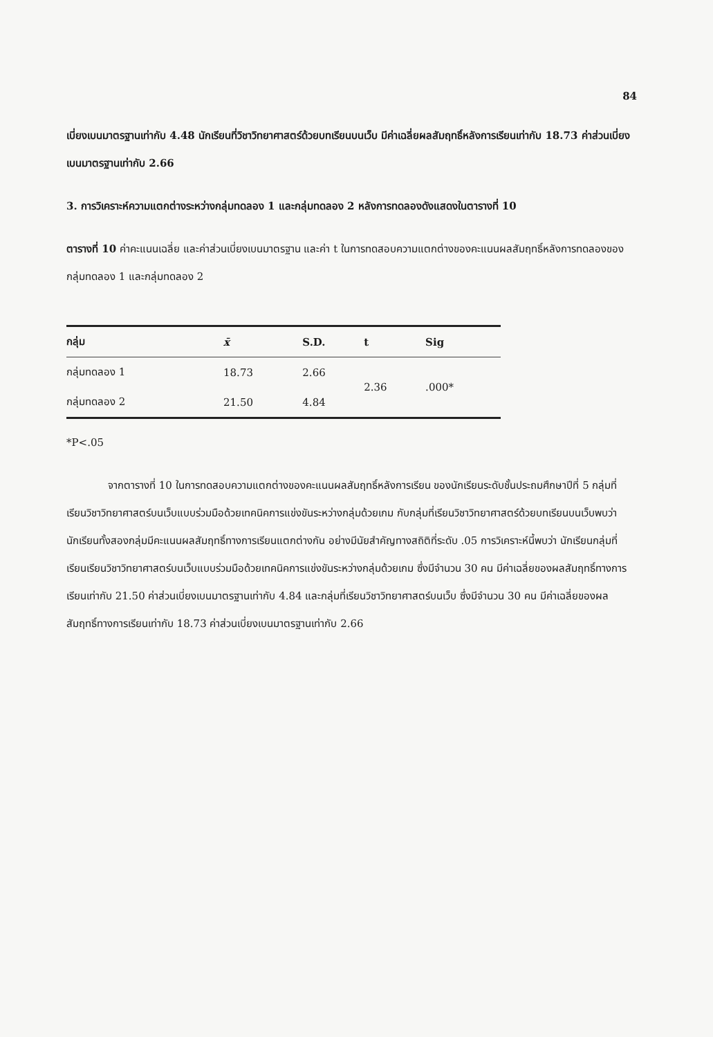84
เบี่ยงเบนมาตรฐานเท่ากับ 4.48 นักเรียนที่วิชาวิทยาศาสตร์ด้วยบทเรียนบนเว็บ มีค่าเฉลี่ยผลสัมฤทธิ์หลังการเรียนเท่ากับ 18.73 ค่าส่วนเบี่ยงเบนมาตรฐานเท่ากับ 2.66
3. การวิเคราะห์ความแตกต่างระหว่างกลุ่มทดลอง 1 และกลุ่มทดลอง 2 หลังการทดลองดังแสดงในตารางที่ 10
ตารางที่ 10 ค่าคะแนนเฉลี่ย และค่าส่วนเบี่ยงเบนมาตรฐาน และค่า t ในการทดสอบความแตกต่างของคะแนนผลสัมฤทธิ์หลังการทดลองของกลุ่มทดลอง 1 และกลุ่มทดลอง 2
| กลุ่ม | x̄ | S.D. | t | Sig |
| --- | --- | --- | --- | --- |
| กลุ่มทดลอง 1 | 18.73 | 2.66 | 2.36 | .000* |
| กลุ่มทดลอง 2 | 21.50 | 4.84 | | |
*P<.05
จากตารางที่ 10 ในการทดสอบความแตกต่างของคะแนนผลสัมฤทธิ์หลังการเรียน ของนักเรียนระดับชั้นประถมศึกษาปีที่ 5 กลุ่มที่เรียนวิชาวิทยาศาสตร์บนเว็บแบบร่วมมือด้วยเทคนิคการแข่งขันระหว่างกลุ่มด้วยเกม กับกลุ่มที่เรียนวิชาวิทยาศาสตร์ด้วยบทเรียนบนเว็บพบว่า นักเรียนทั้งสองกลุ่มมีคะแนนผลสัมฤทธิ์ทางการเรียนแตกต่างกัน อย่างมีนัยสำคัญทางสถิติที่ระดับ .05 การวิเคราะห์นี้พบว่า นักเรียนกลุ่มที่เรียนเรียนวิชาวิทยาศาสตร์บนเว็บแบบร่วมมือด้วยเทคนิคการแข่งขันระหว่างกลุ่มด้วยเกม ซึ่งมีจำนวน 30 คน มีค่าเฉลี่ยของผลสัมฤทธิ์ทางการเรียนเท่ากับ 21.50 ค่าส่วนเบี่ยงเบนมาตรฐานเท่ากับ 4.84 และกลุ่มที่เรียนวิชาวิทยาศาสตร์บนเว็บ ซึ่งมีจำนวน 30 คน มีค่าเฉลี่ยของผลสัมฤทธิ์ทางการเรียนเท่ากับ 18.73 ค่าส่วนเบี่ยงเบนมาตรฐานเท่ากับ 2.66